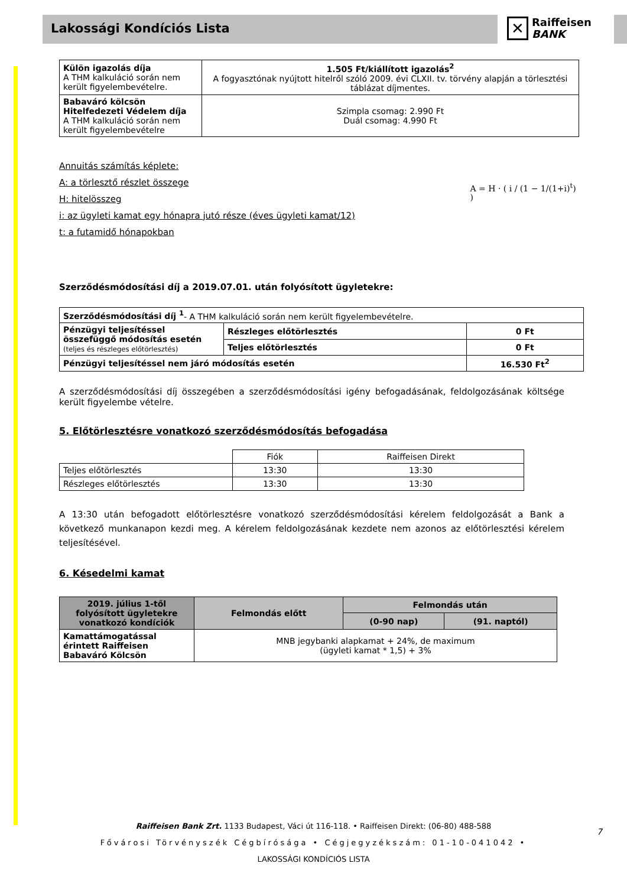Lakossági Kondíciós Lista
✕
Raiffeisen
BANK
| Külön igazolás díja A THM kalkuláció során nem került figyelembevételre. | 1.505 Ft/kiállított igazolás<sup>2</sup> A fogyasztónak nyújtott hitelről szóló 2009. évi CLXII. tv. törvény alapján a törlesztési táblázat díjmentes. |
| Babaváró kölcsön Hitelfedezeti Védelem díja A THM kalkuláció során nem került figyelembevételre | Szimpla csomag: 2.990 Ft Duál csomag: 4.990 Ft |
Annuitás számítás képlete:
A: a törlesztő részlet összege
H: hitelösszeg
i: az ügyleti kamat egy hónapra jutó része (éves ügyleti kamat/12)
t: a futamidő hónapokban
A = H · ( i / (1 − 1/(1+i)<sup>t</sup>) )
Szerződésmódosítási díj a 2019.07.01. után folyósított ügyletekre:
| Szerződésmódosítási díj <sup>1</sup> - A THM kalkuláció során nem került figyelembevételre. | | |
| Pénzügyi teljesítéssel összefüggő módosítás esetén (teljes és részleges előtörlesztés) | Részleges előtörlesztés | 0 Ft |
| | Teljes előtörlesztés | 0 Ft |
| Pénzügyi teljesítéssel nem járó módosítás esetén | | 16.530 Ft<sup>2</sup> |
A szerződésmódosítási díj összegében a szerződésmódosítási igény befogadásának, feldolgozásának költsége került figyelembe vételre.
5. Előtörlesztésre vonatkozó szerződésmódosítás befogadása
| | Fiók | Raiffeisen Direkt |
| Teljes előtörlesztés | 13:30 | 13:30 |
| Részleges előtörlesztés | 13:30 | 13:30 |
A 13:30 után befogadott előtörlesztésre vonatkozó szerződésmódosítási kérelem feldolgozását a Bank a következő munkanapon kezdi meg. A kérelem feldolgozásának kezdete nem azonos az előtörlesztési kérelem teljesítésével.
6. Késedelmi kamat
| 2019. július 1-től folyósított ügyletekre vonatkozó kondíciók | Felmondás előtt | Felmondás után | |
| --- | --- | --- | --- |
| | | (0-90 nap) | (91. naptól) |
| Kamattámogatással érintett Raiffeisen Babaváró Kölcsön | MNB jegybanki alapkamat + 24%, de maximum (ügyleti kamat * 1,5) + 3% | | |
Raiffeisen Bank Zrt. 1133 Budapest, Váci út 116-118. • Raiffeisen Direkt: (06-80) 488-588
Fővárosi Törvényszék Cégbírósága • Cégjegyzékszám: 01-10-041042 •
LAKOSSÁGI KONDÍCIÓS LISTA
7